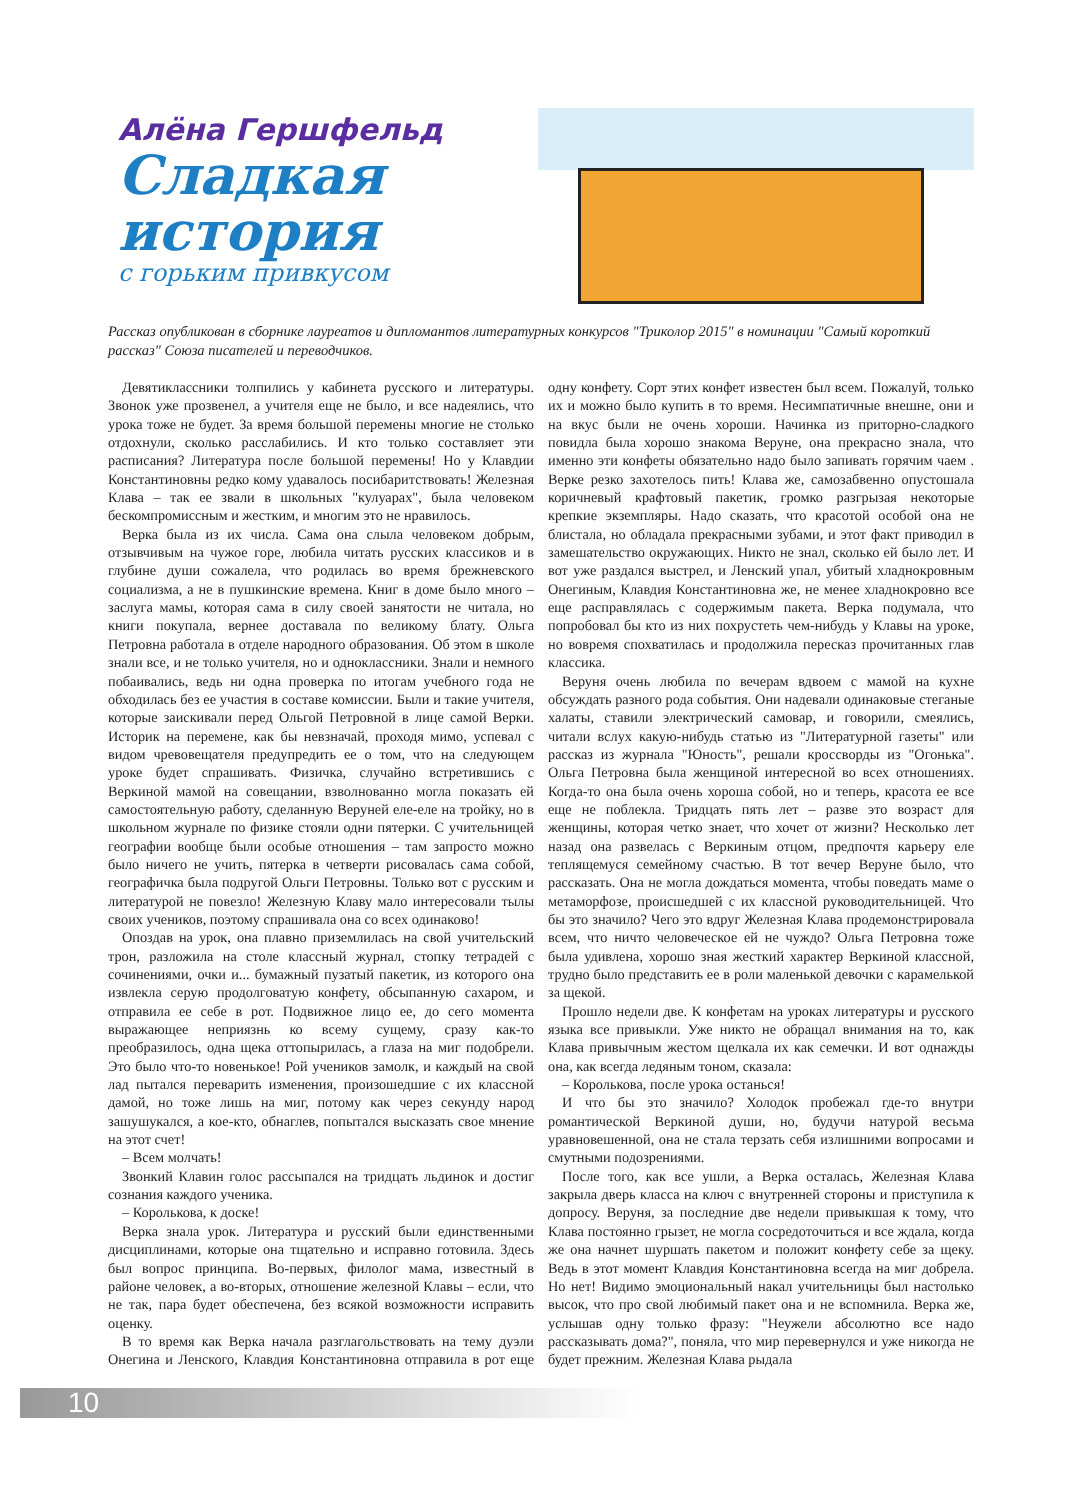Алёна Гершфельд
Сладкая история
с горьким привкусом
Рассказ опубликован в сборнике лауреатов и дипломантов литературных конкурсов "Триколор 2015" в номинации "Самый короткий рассказ" Союза писателей и переводчиков.
Девятиклассники толпились у кабинета русского и литературы. Звонок уже прозвенел, а учителя еще не было, и все надеялись, что урока тоже не будет. За время большой перемены многие не столько отдохнули, сколько расслабились. И кто только составляет эти расписания? Литература после большой перемены! Но у Клавдии Константиновны редко кому удавалось посибаритствовать! Железная Клава – так ее звали в школьных "кулуарах", была человеком бескомпромиссным и жестким, и многим это не нравилось.
Верка была из их числа. Сама она слыла человеком добрым, отзывчивым на чужое горе, любила читать русских классиков и в глубине души сожалела, что родилась во время брежневского социализма, а не в пушкинские времена. Книг в доме было много – заслуга мамы, которая сама в силу своей занятости не читала, но книги покупала, вернее доставала по великому блату. Ольга Петровна работала в отделе народного образования. Об этом в школе знали все, и не только учителя, но и одноклассники. Знали и немного побаивались, ведь ни одна проверка по итогам учебного года не обходилась без ее участия в составе комиссии. Были и такие учителя, которые заискивали перед Ольгой Петровной в лице самой Верки. Историк на перемене, как бы невзначай, проходя мимо, успевал с видом чревовещателя предупредить ее о том, что на следующем уроке будет спрашивать. Физичка, случайно встретившись с Веркиной мамой на совещании, взволнованно могла показать ей самостоятельную работу, сделанную Веруней еле-еле на тройку, но в школьном журнале по физике стояли одни пятерки. С учительницей географии вообще были особые отношения – там запросто можно было ничего не учить, пятерка в четверти рисовалась сама собой, географичка была подругой Ольги Петровны. Только вот с русским и литературой не повезло! Железную Клаву мало интересовали тылы своих учеников, поэтому спрашивала она со всех одинаково!
Опоздав на урок, она плавно приземлилась на свой учительский трон, разложила на столе классный журнал, стопку тетрадей с сочинениями, очки и... бумажный пузатый пакетик, из которого она извлекла серую продолговатую конфету, обсыпанную сахаром, и отправила ее себе в рот. Подвижное лицо ее, до сего момента выражающее неприязнь ко всему сущему, сразу как-то преобразилось, одна щека оттопырилась, а глаза на миг подобрели. Это было что-то новенькое! Рой учеников замолк, и каждый на свой лад пытался переварить изменения, произошедшие с их классной дамой, но тоже лишь на миг, потому как через секунду народ зашушукался, а кое-кто, обнаглев, попытался высказать свое мнение на этот счет!
– Всем молчать!
Звонкий Клавин голос рассыпался на тридцать льдинок и достиг сознания каждого ученика.
– Королькова, к доске!
Верка знала урок. Литература и русский были единственными дисциплинами, которые она тщательно и исправно готовила. Здесь был вопрос принципа. Во-первых, филолог мама, известный в районе человек, а во-вторых, отношение железной Клавы – если, что не так, пара будет обеспечена, без всякой возможности исправить оценку.
В то время как Верка начала разглагольствовать на тему дуэли Онегина и Ленского, Клавдия Константиновна отправила в рот еще одну конфету. Сорт этих конфет известен был всем. Пожалуй, только их и можно было купить в то время. Несимпатичные внешне, они и на вкус были не очень хороши. Начинка из приторно-сладкого повидла была хорошо знакома Веруне, она прекрасно знала, что именно эти конфеты обязательно надо было запивать горячим чаем . Верке резко захотелось пить! Клава же, самозабвенно опустошала коричневый крафтовый пакетик, громко разгрызая некоторые крепкие экземпляры. Надо сказать, что красотой особой она не блистала, но обладала прекрасными зубами, и этот факт приводил в замешательство окружающих. Никто не знал, сколько ей было лет. И вот уже раздался выстрел, и Ленский упал, убитый хладнокровным Онегиным, Клавдия Константиновна же, не менее хладнокровно все еще расправлялась с содержимым пакета. Верка подумала, что попробовал бы кто из них похрустеть чем-нибудь у Клавы на уроке, но вовремя спохватилась и продолжила пересказ прочитанных глав классика.
Веруня очень любила по вечерам вдвоем с мамой на кухне обсуждать разного рода события. Они надевали одинаковые стеганые халаты, ставили электрический самовар, и говорили, смеялись, читали вслух какую-нибудь статью из "Литературной газеты" или рассказ из журнала "Юность", решали кроссворды из "Огонька". Ольга Петровна была женщиной интересной во всех отношениях. Когда-то она была очень хороша собой, но и теперь, красота ее все еще не поблекла. Тридцать пять лет – разве это возраст для женщины, которая четко знает, что хочет от жизни? Несколько лет назад она развелась с Веркиным отцом, предпочтя карьеру еле теплящемуся семейному счастью. В тот вечер Веруне было, что рассказать. Она не могла дождаться момента, чтобы поведать маме о метаморфозе, происшедшей с их классной руководительницей. Что бы это значило? Чего это вдруг Железная Клава продемонстрировала всем, что ничто человеческое ей не чуждо? Ольга Петровна тоже была удивлена, хорошо зная жесткий характер Веркиной классной, трудно было представить ее в роли маленькой девочки с карамелькой за щекой.
Прошло недели две. К конфетам на уроках литературы и русского языка все привыкли. Уже никто не обращал внимания на то, как Клава привычным жестом щелкала их как семечки. И вот однажды она, как всегда ледяным тоном, сказала:
– Королькова, после урока останься!
И что бы это значило? Холодок пробежал где-то внутри романтической Веркиной души, но, будучи натурой весьма уравновешенной, она не стала терзать себя излишними вопросами и смутными подозрениями.
После того, как все ушли, а Верка осталась, Железная Клава закрыла дверь класса на ключ с внутренней стороны и приступила к допросу. Веруня, за последние две недели привыкшая к тому, что Клава постоянно грызет, не могла сосредоточиться и все ждала, когда же она начнет шуршать пакетом и положит конфету себе за щеку. Ведь в этот момент Клавдия Константиновна всегда на миг добрела. Но нет! Видимо эмоциональный накал учительницы был настолько высок, что про свой любимый пакет она и не вспомнила. Верка же, услышав одну только фразу: "Неужели абсолютно все надо рассказывать дома?", поняла, что мир перевернулся и уже никогда не будет прежним. Железная Клава рыдала
10